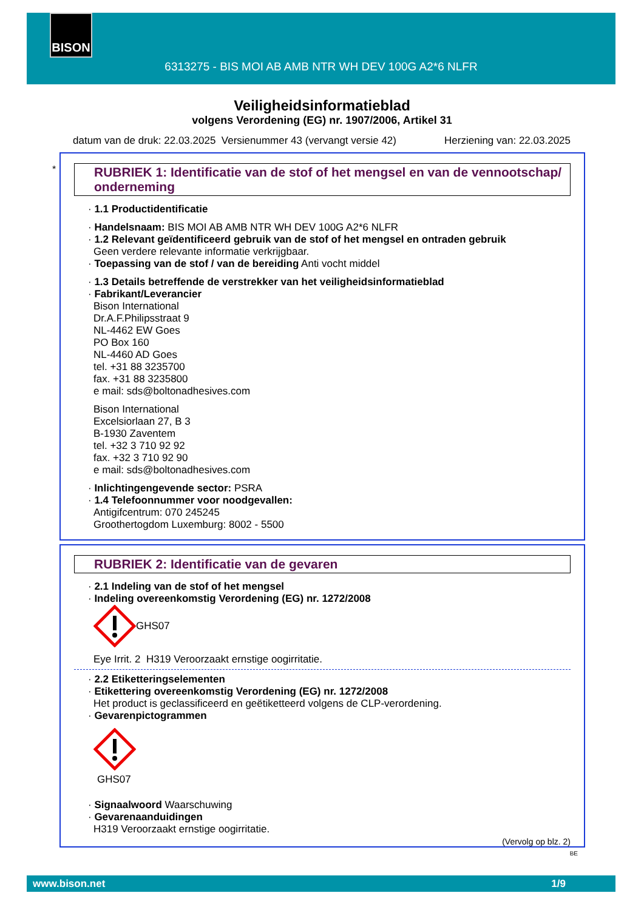BISON
6313275 - BIS MOI AB AMB NTR WH DEV 100G A2*6 NLFR
Veiligheidsinformatieblad
volgens Verordening (EG) nr. 1907/2006, Artikel 31
datum van de druk: 22.03.2025 Versienummer 43 (vervangt versie 42) Herziening van: 22.03.2025
*
RUBRIEK 1: Identificatie van de stof of het mengsel en van de vennootschap/ onderneming
· 1.1 Productidentificatie
· Handelsnaam: BIS MOI AB AMB NTR WH DEV 100G A2*6 NLFR
· 1.2 Relevant geïdentificeerd gebruik van de stof of het mengsel en ontraden gebruik
Geen verdere relevante informatie verkrijgbaar.
· Toepassing van de stof / van de bereiding Anti vocht middel
· 1.3 Details betreffende de verstrekker van het veiligheidsinformatieblad
· Fabrikant/Leverancier
Bison International
Dr.A.F.Philipsstraat 9
NL-4462 EW Goes
PO Box 160
NL-4460 AD Goes
tel. +31 88 3235700
fax. +31 88 3235800
e mail: sds@boltonadhesives.com
Bison International
Excelsiorlaan 27, B 3
B-1930 Zaventem
tel. +32 3 710 92 92
fax. +32 3 710 92 90
e mail: sds@boltonadhesives.com
· Inlichtingengevende sector: PSRA
· 1.4 Telefoonnummer voor noodgevallen:
Antigifcentrum: 070 245245
Groothertogdom Luxemburg: 8002 - 5500
RUBRIEK 2: Identificatie van de gevaren
· 2.1 Indeling van de stof of het mengsel
· Indeling overeenkomstig Verordening (EG) nr. 1272/2008
GHS07
Eye Irrit. 2 H319 Veroorzaakt ernstige oogirritatie.
· 2.2 Etiketteringselementen
· Etikettering overeenkomstig Verordening (EG) nr. 1272/2008
Het product is geclassificeerd en geëtiketteerd volgens de CLP-verordening.
· Gevarenpictogrammen
GHS07
· Signaalwoord Waarschuwing
· Gevarenaanduidingen
H319 Veroorzaakt ernstige oogirritatie.
(Vervolg op blz. 2)
BE
www.bison.net 1/9